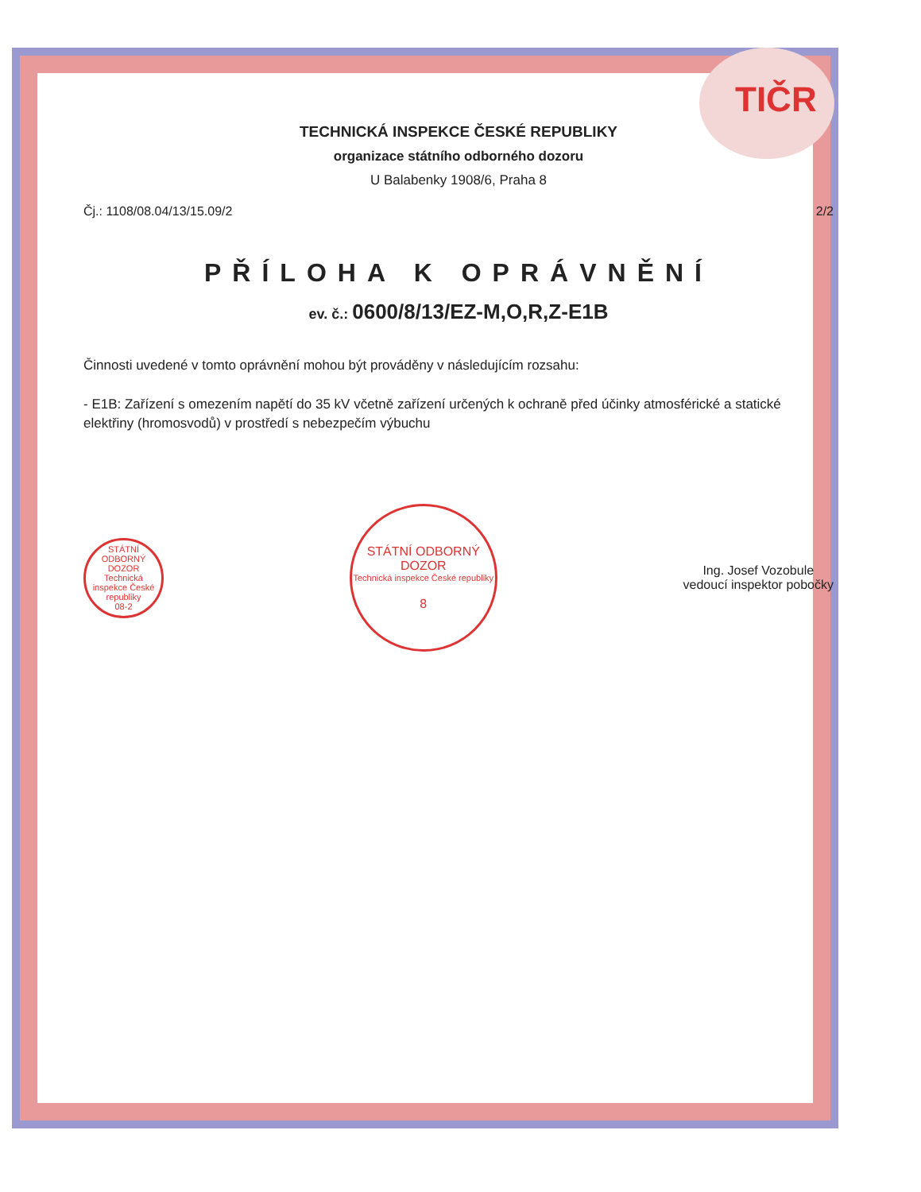TIČR
TECHNICKÁ INSPEKCE ČESKÉ REPUBLIKY
organizace státního odborného dozoru
U Balabenky 1908/6, Praha 8
Čj.: 1108/08.04/13/15.09/2 2/2
PŘÍLOHA K OPRÁVNĚNÍ
ev. č.: 0600/8/13/EZ-M,O,R,Z-E1B
Činnosti uvedené v tomto oprávnění mohou být prováděny v následujícím rozsahu:
- E1B: Zařízení s omezením napětí do 35 kV včetně zařízení určených k ochraně před účinky atmosférické a statické elektřiny (hromosvodů) v prostředí s nebezpečím výbuchu
STÁTNÍ ODBORNÝ DOZOR
Technická inspekce České republiky
08-2
STÁTNÍ ODBORNÝ DOZOR
Technická inspekce České republiky
8
Ing. Josef Vozobule
vedoucí inspektor pobočky